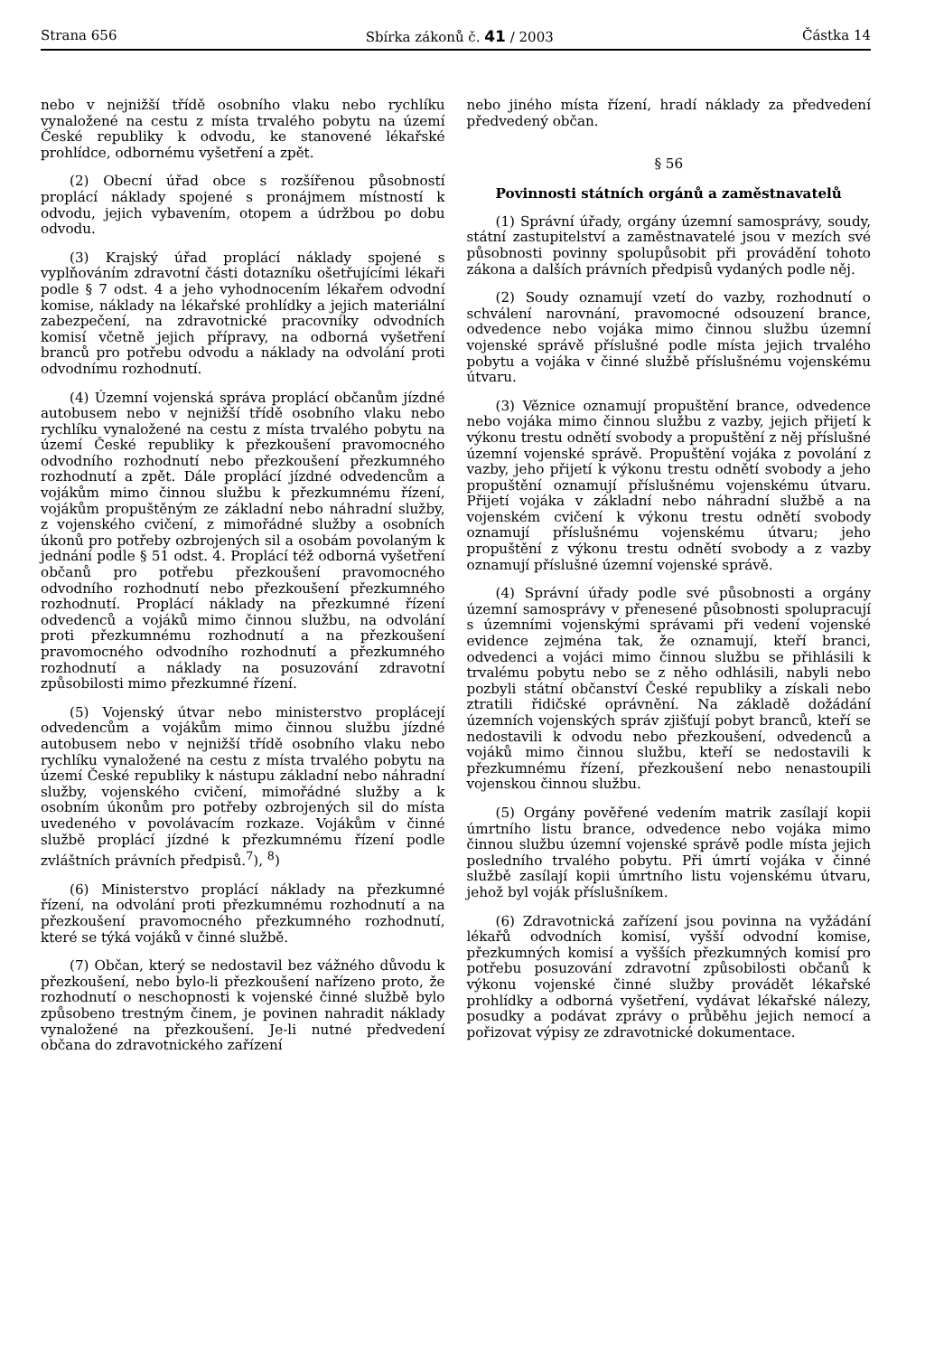Strana 656 Sbírka zákonů č. 41 / 2003 Částka 14
nebo v nejnižší třídě osobního vlaku nebo rychlíku vynaložené na cestu z místa trvalého pobytu na území České republiky k odvodu, ke stanovené lékařské prohlídce, odbornému vyšetření a zpět.
(2) Obecní úřad obce s rozšířenou působností proplácí náklady spojené s pronájmem místností k odvodu, jejich vybavením, otopem a údržbou po dobu odvodu.
(3) Krajský úřad proplácí náklady spojené s vyplňováním zdravotní části dotazníku ošetřujícími lékaři podle § 7 odst. 4 a jeho vyhodnocením lékařem odvodní komise, náklady na lékařské prohlídky a jejich materiální zabezpečení, na zdravotnické pracovníky odvodních komisí včetně jejich přípravy, na odborná vyšetření branců pro potřebu odvodu a náklady na odvolání proti odvodnímu rozhodnutí.
(4) Územní vojenská správa proplácí občanům jízdné autobusem nebo v nejnižší třídě osobního vlaku nebo rychlíku vynaložené na cestu z místa trvalého pobytu na území České republiky k přezkoušení pravomocného odvodního rozhodnutí nebo přezkoušení přezkumného rozhodnutí a zpět. Dále proplácí jízdné odvedencům a vojákům mimo činnou službu k přezkumnému řízení, vojákům propuštěným ze základní nebo náhradní služby, z vojenského cvičení, z mimořádné služby a osobních úkonů pro potřeby ozbrojených sil a osobám povolaným k jednání podle § 51 odst. 4. Proplácí též odborná vyšetření občanů pro potřebu přezkoušení pravomocného odvodního rozhodnutí nebo přezkoušení přezkumného rozhodnutí. Proplácí náklady na přezkumné řízení odvedenců a vojáků mimo činnou službu, na odvolání proti přezkumnému rozhodnutí a na přezkoušení pravomocného odvodního rozhodnutí a přezkumného rozhodnutí a náklady na posuzování zdravotní způsobilosti mimo přezkumné řízení.
(5) Vojenský útvar nebo ministerstvo proplácejí odvedencům a vojákům mimo činnou službu jízdné autobusem nebo v nejnižší třídě osobního vlaku nebo rychlíku vynaložené na cestu z místa trvalého pobytu na území České republiky k nástupu základní nebo náhradní služby, vojenského cvičení, mimořádné služby a k osobním úkonům pro potřeby ozbrojených sil do místa uvedeného v povolávacím rozkaze. Vojákům v činné službě proplácí jízdné k přezkumnému řízení podle zvláštních právních předpisů.<sup>7</sup>), <sup>8</sup>)
(6) Ministerstvo proplácí náklady na přezkumné řízení, na odvolání proti přezkumnému rozhodnutí a na přezkoušení pravomocného přezkumného rozhodnutí, které se týká vojáků v činné službě.
(7) Občan, který se nedostavil bez vážného důvodu k přezkoušení, nebo bylo-li přezkoušení nařízeno proto, že rozhodnutí o neschopnosti k vojenské činné službě bylo způsobeno trestným činem, je povinen nahradit náklady vynaložené na přezkoušení. Je-li nutné předvedení občana do zdravotnického zařízení
nebo jiného místa řízení, hradí náklady za předvedení předvedený občan.
§ 56
Povinnosti státních orgánů a zaměstnavatelů
(1) Správní úřady, orgány územní samosprávy, soudy, státní zastupitelství a zaměstnavatelé jsou v mezích své působnosti povinny spolupůsobit při provádění tohoto zákona a dalších právních předpisů vydaných podle něj.
(2) Soudy oznamují vzetí do vazby, rozhodnutí o schválení narovnání, pravomocné odsouzení brance, odvedence nebo vojáka mimo činnou službu územní vojenské správě příslušné podle místa jejich trvalého pobytu a vojáka v činné službě příslušnému vojenskému útvaru.
(3) Věznice oznamují propuštění brance, odvedence nebo vojáka mimo činnou službu z vazby, jejich přijetí k výkonu trestu odnětí svobody a propuštění z něj příslušné územní vojenské správě. Propuštění vojáka z povolání z vazby, jeho přijetí k výkonu trestu odnětí svobody a jeho propuštění oznamují příslušnému vojenskému útvaru. Přijetí vojáka v základní nebo náhradní službě a na vojenském cvičení k výkonu trestu odnětí svobody oznamují příslušnému vojenskému útvaru; jeho propuštění z výkonu trestu odnětí svobody a z vazby oznamují příslušné územní vojenské správě.
(4) Správní úřady podle své působnosti a orgány územní samosprávy v přenesené působnosti spolupracují s územními vojenskými správami při vedení vojenské evidence zejména tak, že oznamují, kteří branci, odvedenci a vojáci mimo činnou službu se přihlásili k trvalému pobytu nebo se z něho odhlásili, nabyli nebo pozbyli státní občanství České republiky a získali nebo ztratili řidičské oprávnění. Na základě dožádání územních vojenských správ zjišťují pobyt branců, kteří se nedostavili k odvodu nebo přezkoušení, odvedenců a vojáků mimo činnou službu, kteří se nedostavili k přezkumnému řízení, přezkoušení nebo nenastoupili vojenskou činnou službu.
(5) Orgány pověřené vedením matrik zasílají kopii úmrtního listu brance, odvedence nebo vojáka mimo činnou službu územní vojenské správě podle místa jejich posledního trvalého pobytu. Při úmrtí vojáka v činné službě zasílají kopii úmrtního listu vojenskému útvaru, jehož byl voják příslušníkem.
(6) Zdravotnická zařízení jsou povinna na vyžádání lékařů odvodních komisí, vyšší odvodní komise, přezkumných komisí a vyšších přezkumných komisí pro potřebu posuzování zdravotní způsobilosti občanů k výkonu vojenské činné služby provádět lékařské prohlídky a odborná vyšetření, vydávat lékařské nálezy, posudky a podávat zprávy o průběhu jejich nemocí a pořizovat výpisy ze zdravotnické dokumentace.